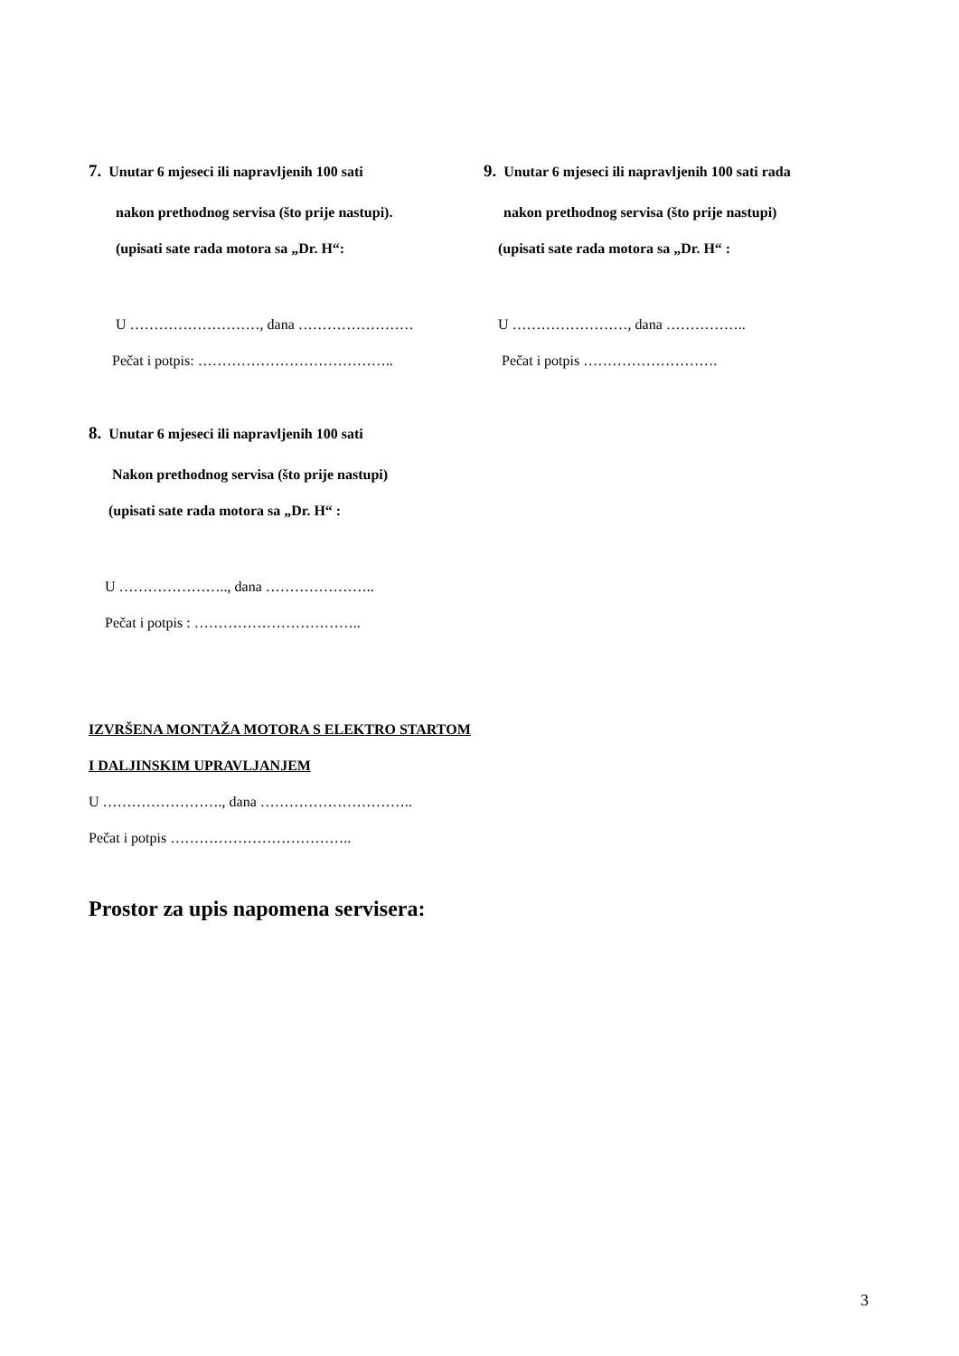7. Unutar 6 mjeseci ili napravljenih 100 sati
nakon prethodnog servisa (što prije nastupi).
(upisati sate rada motora sa „Dr. H“:
U ………………………, dana ……………………
Pečat i potpis: …………………………………..
9. Unutar 6 mjeseci ili napravljenih 100 sati rada
nakon prethodnog servisa (što prije nastupi)
(upisati sate rada motora sa „Dr. H“ :
U ……………………, dana ……………..
Pečat i potpis ……………………….
8. Unutar 6 mjeseci ili napravljenih 100 sati
Nakon prethodnog servisa (što prije nastupi)
(upisati sate rada motora sa „Dr. H“ :
U ………………….., dana …………………..
Pečat i potpis : ……………………………..
IZVRŠENA MONTAŽA MOTORA S ELEKTRO STARTOM
I DALJINSKIM UPRAVLJANJEM
U ……………………., dana …………………………..
Pečat i potpis ………………………………..
Prostor za upis napomena servisera:
3